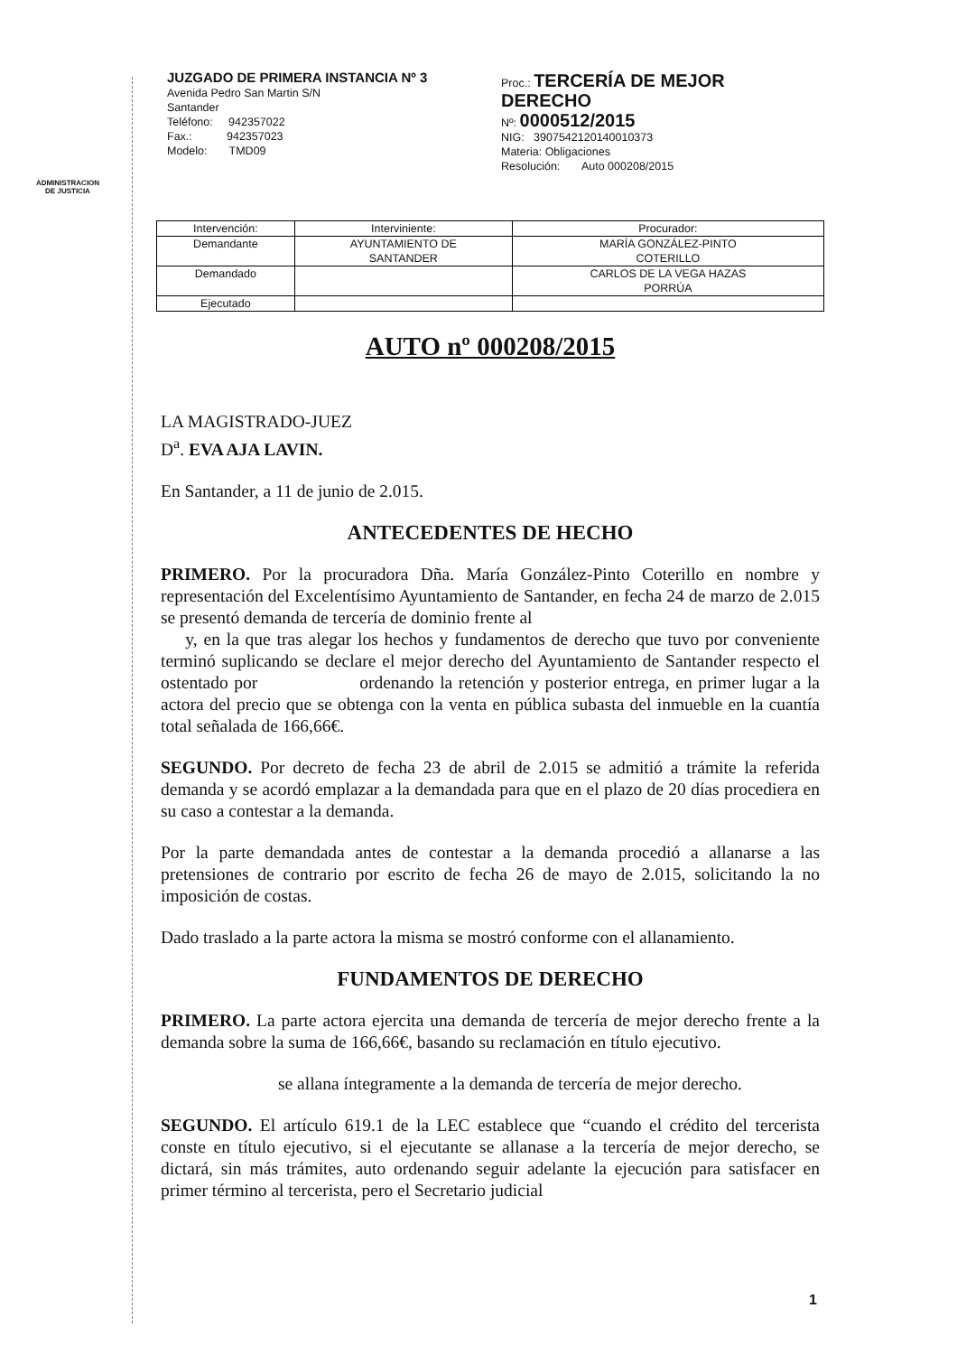ADMINISTRACION
DE JUSTICIA
JUZGADO DE PRIMERA INSTANCIA Nº 3
Avenida Pedro San Martin S/N
Santander
Teléfono: 942357022
Fax.: 942357023
Modelo: TMD09
Proc.: TERCERÍA DE MEJOR
DERECHO
Nº: 0000512/2015
NIG: 3907542120140010373
Materia: Obligaciones
Resolución: Auto 000208/2015
| Intervención: | Interviniente: | Procurador: |
| --- | --- | --- |
| Demandante | AYUNTAMIENTO DE SANTANDER | MARÍA GONZÁLEZ-PINTO COTERILLO |
| Demandado | | CARLOS DE LA VEGA HAZAS PORRÚA |
| Ejecutado | | |
AUTO nº 000208/2015
LA MAGISTRADO-JUEZ
D<sup>a</sup>. EVA AJA LAVIN.
En Santander, a 11 de junio de 2.015.
ANTECEDENTES DE HECHO
PRIMERO. Por la procuradora Dña. María González-Pinto Coterillo en nombre y representación del Excelentísimo Ayuntamiento de Santander, en fecha 24 de marzo de 2.015 se presentó demanda de tercería de dominio frente al
y, en la que tras alegar los hechos y fundamentos de derecho que tuvo por conveniente terminó suplicando se declare el mejor derecho del Ayuntamiento de Santander respecto el ostentado por ordenando la retención y posterior entrega, en primer lugar a la actora del precio que se obtenga con la venta en pública subasta del inmueble en la cuantía total señalada de 166,66€.
SEGUNDO. Por decreto de fecha 23 de abril de 2.015 se admitió a trámite la referida demanda y se acordó emplazar a la demandada para que en el plazo de 20 días procediera en su caso a contestar a la demanda.
Por la parte demandada antes de contestar a la demanda procedió a allanarse a las pretensiones de contrario por escrito de fecha 26 de mayo de 2.015, solicitando la no imposición de costas.
Dado traslado a la parte actora la misma se mostró conforme con el allanamiento.
FUNDAMENTOS DE DERECHO
PRIMERO. La parte actora ejercita una demanda de tercería de mejor derecho frente a la demanda sobre la suma de 166,66€, basando su reclamación en título ejecutivo.
se allana íntegramente a la demanda de tercería de mejor derecho.
SEGUNDO. El artículo 619.1 de la LEC establece que “cuando el crédito del tercerista conste en título ejecutivo, si el ejecutante se allanase a la tercería de mejor derecho, se dictará, sin más trámites, auto ordenando seguir adelante la ejecución para satisfacer en primer término al tercerista, pero el Secretario judicial
1